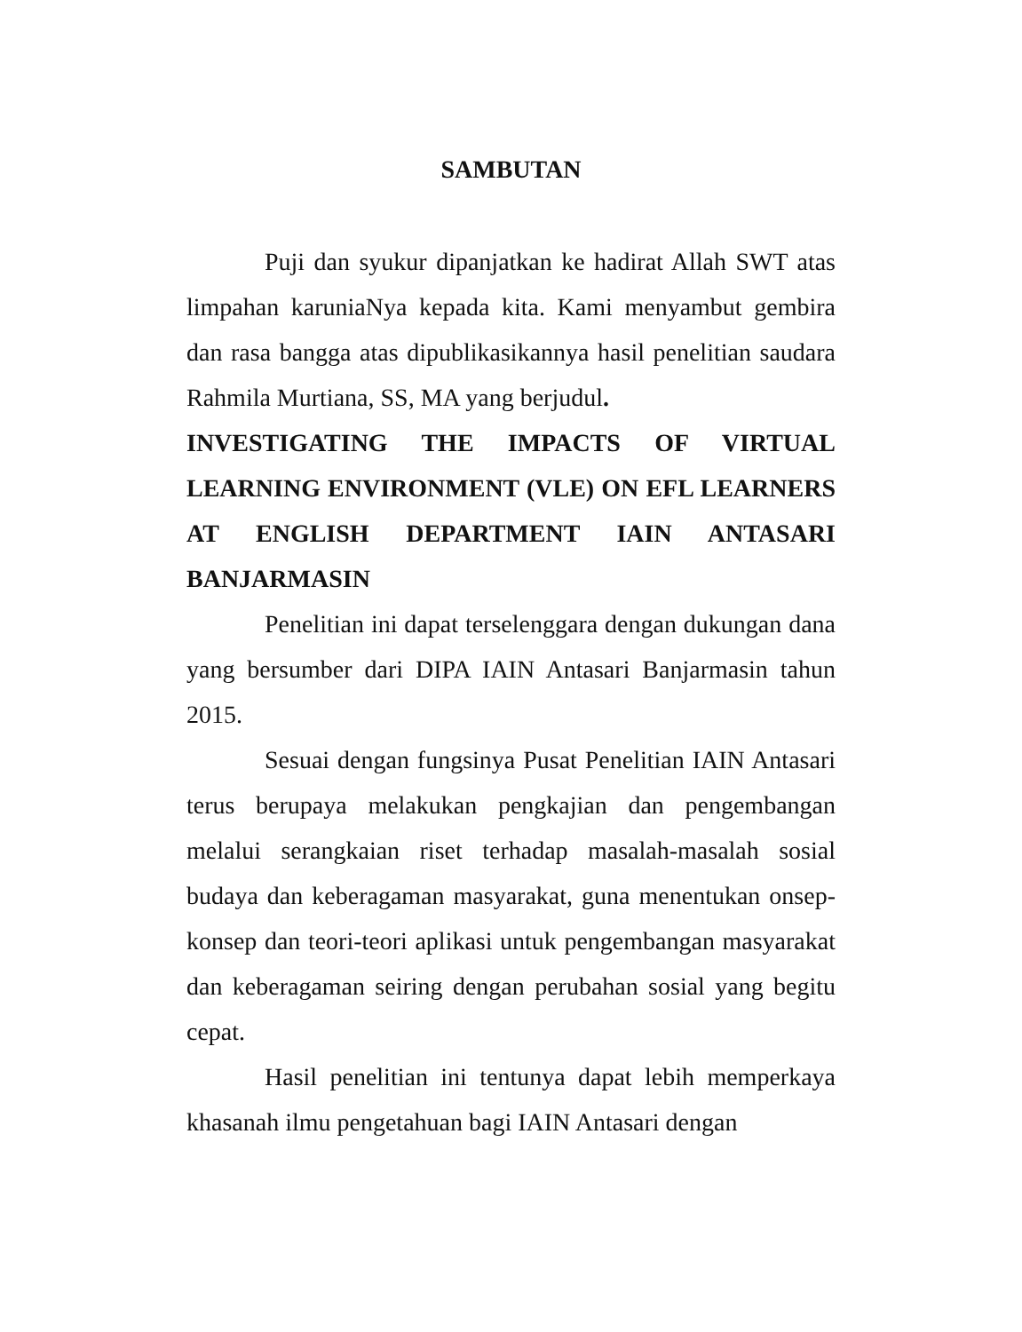SAMBUTAN
Puji dan syukur dipanjatkan ke hadirat Allah SWT atas limpahan karuniaNya kepada kita. Kami menyambut gembira dan rasa bangga atas dipublikasikannya hasil penelitian saudara Rahmila Murtiana, SS, MA yang berjudul.
INVESTIGATING THE IMPACTS OF VIRTUAL LEARNING ENVIRONMENT (VLE) ON EFL LEARNERS AT ENGLISH DEPARTMENT IAIN ANTASARI BANJARMASIN
Penelitian ini dapat terselenggara dengan dukungan dana yang bersumber dari DIPA IAIN Antasari Banjarmasin tahun 2015.
Sesuai dengan fungsinya Pusat Penelitian IAIN Antasari terus berupaya melakukan pengkajian dan pengembangan melalui serangkaian riset terhadap masalah-masalah sosial budaya dan keberagaman masyarakat, guna menentukan onsep-konsep dan teori-teori aplikasi untuk pengembangan masyarakat dan keberagaman seiring dengan perubahan sosial yang begitu cepat.
Hasil penelitian ini tentunya dapat lebih memperkaya khasanah ilmu pengetahuan bagi IAIN Antasari dengan